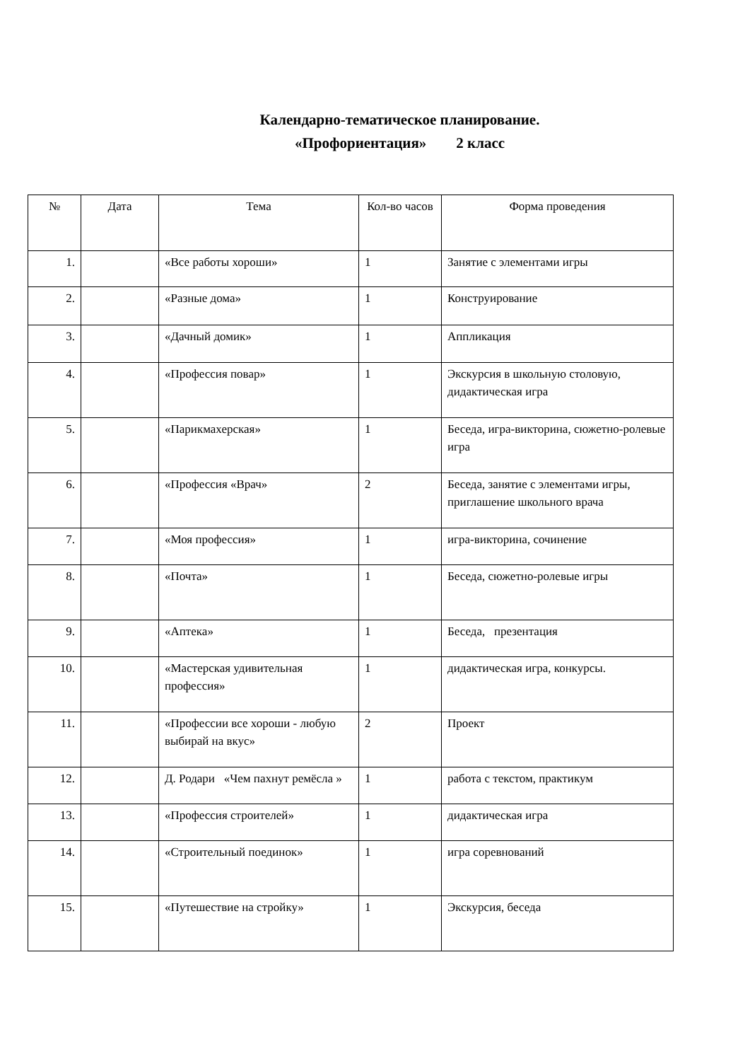Календарно-тематическое планирование.
«Профориентация» 2 класс
| № | Дата | Тема | Кол-во часов | Форма проведения |
| --- | --- | --- | --- | --- |
| 1. | | «Все работы хороши» | 1 | Занятие с элементами игры |
| 2. | | «Разные дома» | 1 | Конструирование |
| 3. | | «Дачный домик» | 1 | Аппликация |
| 4. | | «Профессия повар» | 1 | Экскурсия в школьную столовую, дидактическая игра |
| 5. | | «Парикмахерская» | 1 | Беседа, игра-викторина, сюжетно-ролевые игра |
| 6. | | «Профессия «Врач» | 2 | Беседа, занятие с элементами игры, приглашение школьного врача |
| 7. | | «Моя профессия» | 1 | игра-викторина, сочинение |
| 8. | | «Почта» | 1 | Беседа, сюжетно-ролевые игры |
| 9. | | «Аптека» | 1 | Беседа, презентация |
| 10. | | «Мастерская удивительная профессия» | 1 | дидактическая игра, конкурсы. |
| 11. | | «Профессии все хороши - любую выбирай на вкус» | 2 | Проект |
| 12. | | Д. Родари «Чем пахнут ремёсла » | 1 | работа с текстом, практикум |
| 13. | | «Профессия строителей» | 1 | дидактическая игра |
| 14. | | «Строительный поединок» | 1 | игра соревнований |
| 15. | | «Путешествие на стройку» | 1 | Экскурсия, беседа |